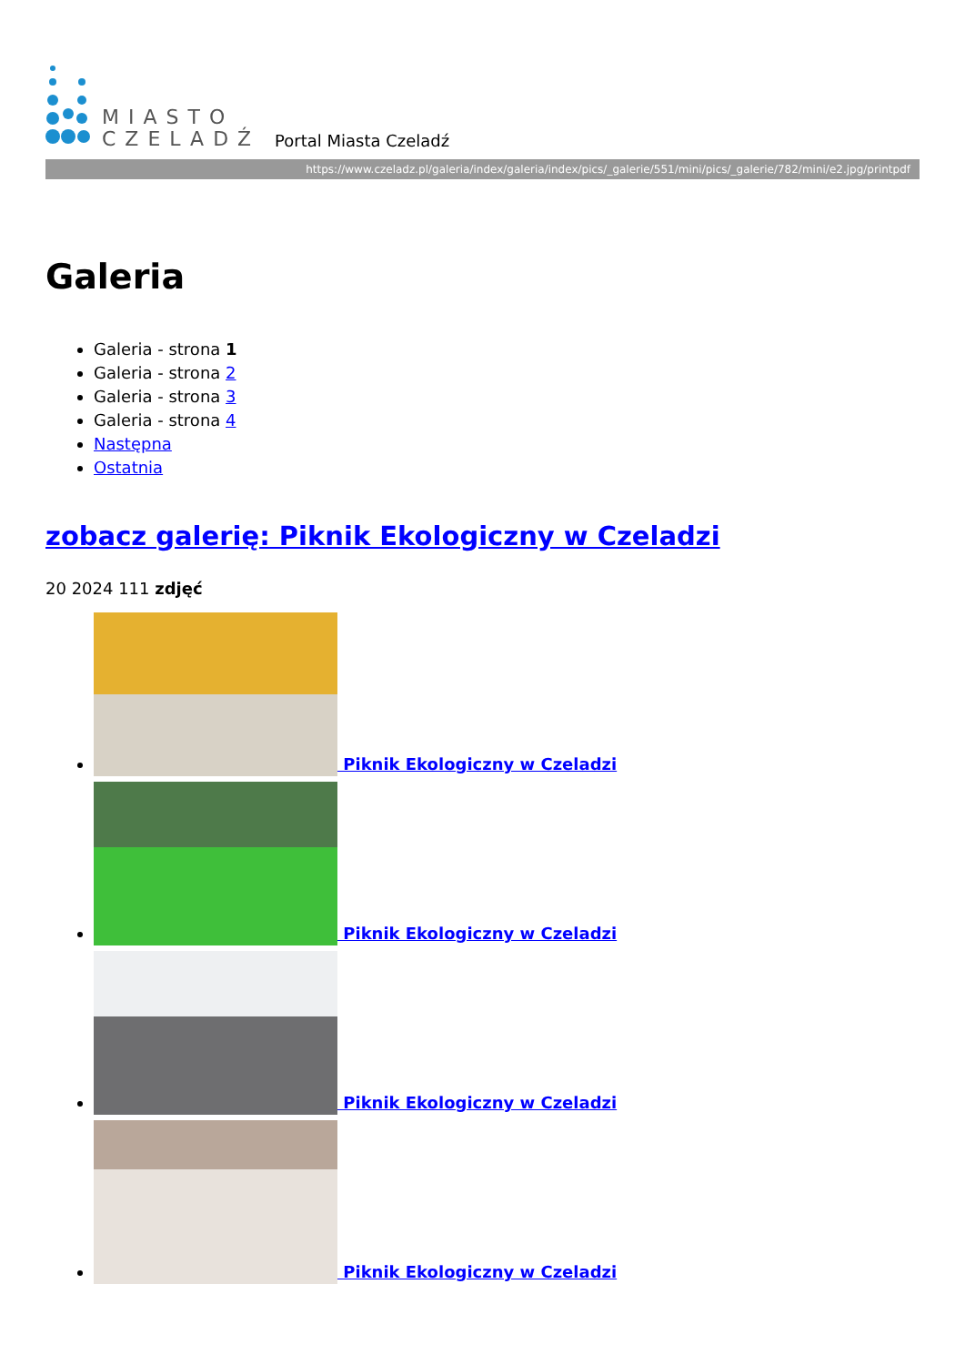MIASTO
CZELADŹ
Portal Miasta Czeladź
https://www.czeladz.pl/galeria/index/galeria/index/pics/_galerie/551/mini/pics/_galerie/782/mini/e2.jpg/printpdf
Galeria
Galeria - strona 1
Galeria - strona 2
Galeria - strona 3
Galeria - strona 4
Następna
Ostatnia
zobacz galerię: Piknik Ekologiczny w Czeladzi
20 2024 111 zdjęć
Piknik Ekologiczny w Czeladzi
Piknik Ekologiczny w Czeladzi
Piknik Ekologiczny w Czeladzi
Piknik Ekologiczny w Czeladzi